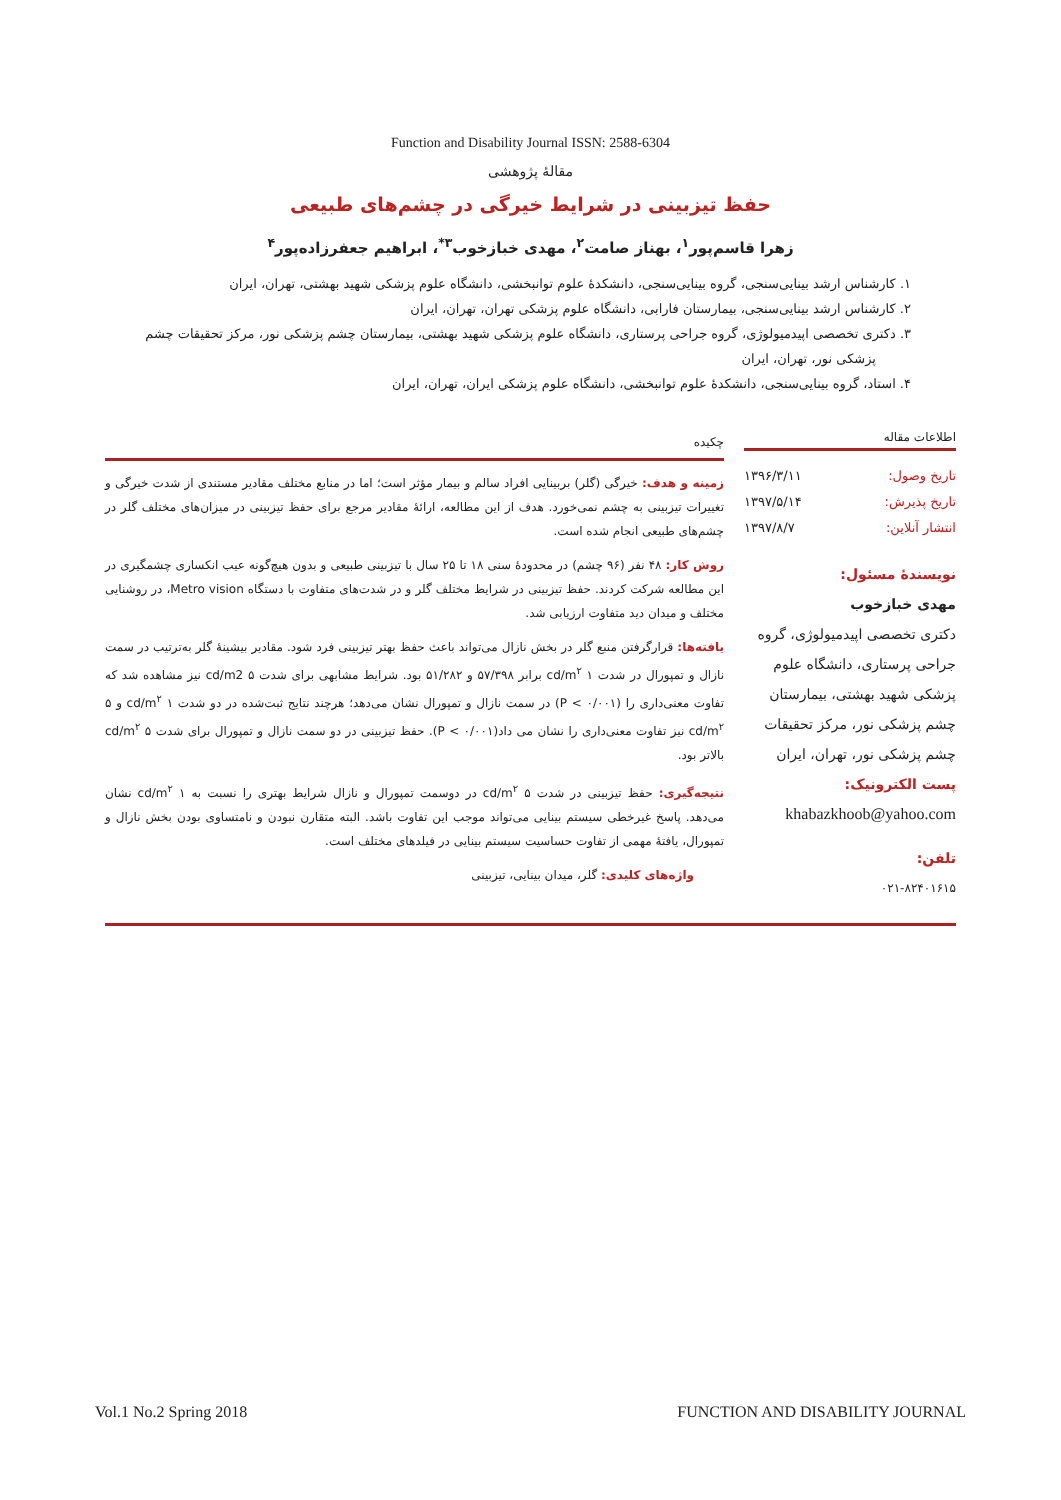Function and Disability Journal ISSN: 2588-6304
مقالهٔ پژوهشی
حفظ تیزبینی در شرایط خیرگی در چشم‌های طبیعی
زهرا قاسم‌پور<sup>۱</sup>، بهناز صامت<sup>۲</sup>، مهدی خبازخوب<sup>۳*</sup>، ابراهیم جعفرزاده‌پور<sup>۴</sup>
۱. کارشناس ارشد بینایی‌سنجی، گروه بینایی‌سنجی، دانشکدهٔ علوم توانبخشی، دانشگاه علوم پزشکی شهید بهشتی، تهران، ایران
۲. کارشناس ارشد بینایی‌سنجی، بیمارستان فارابی، دانشگاه علوم پزشکی تهران، تهران، ایران
۳. دکتری تخصصی اپیدمیولوژی، گروه جراحی پرستاری، دانشگاه علوم پزشکی شهید بهشتی، بیمارستان چشم پزشکی نور، مرکز تحقیقات چشم پزشکی نور، تهران، ایران
۴. استاد، گروه بینایی‌سنجی، دانشکدهٔ علوم توانبخشی، دانشگاه علوم پزشکی ایران، تهران، ایران
اطلاعات مقاله
تاریخ وصول: ۱۳۹۶/۳/۱۱
تاریخ پذیرش: ۱۳۹۷/۵/۱۴
انتشار آنلاین: ۱۳۹۷/۸/۷
نویسندهٔ مسئول:
مهدی خبازخوب
دکتری تخصصی اپیدمیولوژی، گروه جراحی پرستاری، دانشگاه علوم پزشکی شهید بهشتی، بیمارستان چشم پزشکی نور، مرکز تحقیقات چشم پزشکی نور، تهران، ایران
پست الکترونیک:
khabazkhoob@yahoo.com
تلفن:
۰۲۱-۸۲۴۰۱۶۱۵
چکیده
زمینه و هدف: خیرگی (گلر) بربینایی افراد سالم و بیمار مؤثر است؛ اما در منابع مختلف مقادیر مستندی از شدت خیرگی و تغییرات تیزبینی به چشم نمی‌خورد. هدف از این مطالعه، ارائهٔ مقادیر مرجع برای حفظ تیزبینی در میزان‌های مختلف گلر در چشم‌های طبیعی انجام شده است.
روش کار: ۴۸ نفر (۹۶ چشم) در محدودهٔ سنی ۱۸ تا ۲۵ سال با تیزبینی طبیعی و بدون هیچ‌گونه عیب انکساری چشمگیری در این مطالعه شرکت کردند. حفظ تیزبینی در شرایط مختلف گلر و در شدت‌های متفاوت با دستگاه Metro vision، در روشنایی مختلف و میدان دید متفاوت ارزیابی شد.
یافته‌ها: قرارگرفتن منبع گلر در بخش نازال می‌تواند باعث حفظ بهتر تیزبینی فرد شود. مقادیر بیشینهٔ گلر به‌ترتیب در سمت نازال و تمپورال در شدت ۱ cd/m<sup>۲</sup> برابر ۵۷/۳۹۸ و ۵۱/۲۸۲ بود. شرایط مشابهی برای شدت ۵ cd/m2 نیز مشاهده شد که تفاوت معنی‌داری را (P < ۰/۰۰۱) در سمت نازال و تمپورال نشان می‌دهد؛ هرچند نتایج ثبت‌شده در دو شدت ۱ cd/m<sup>۲</sup> و ۵ cd/m<sup>۲</sup> نیز تفاوت معنی‌داری را نشان می داد(P < ۰/۰۰۱). حفظ تیزبینی در دو سمت نازال و تمپورال برای شدت ۵ cd/m<sup>۲</sup> بالاتر بود.
نتیجه‌گیری: حفظ تیزبینی در شدت ۵ cd/m<sup>۲</sup> در دوسمت تمپورال و نازال شرایط بهتری را نسبت به ۱ cd/m<sup>۲</sup> نشان می‌دهد. پاسخ غیرخطی سیستم بینایی می‌تواند موجب این تفاوت باشد. البته متقارن نبودن و نامتساوی بودن بخش نازال و تمپورال، یافتهٔ مهمی از تفاوت حساسیت سیستم بینایی در فیلدهای مختلف است.
واژه‌های کلیدی: گلر، میدان بینایی، تیزبینی
Vol.1 No.2 Spring 2018 FUNCTION AND DISABILITY JOURNAL